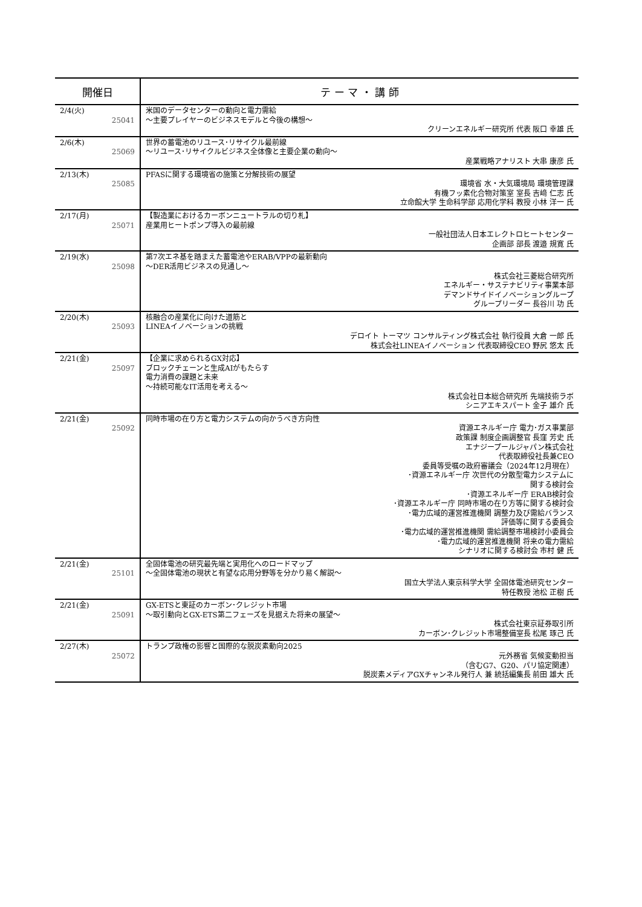| 開催日 | テ ー マ ・ 講 師 |
| --- | --- |
| 2/4(火) 25041 | 米国のデータセンターの動向と電力需給 ～主要プレイヤーのビジネスモデルと今後の構想～ クリーンエネルギー研究所 代表 阪口 幸雄 氏 |
| 2/6(木) 25069 | 世界の蓄電池のリユース･リサイクル最前線 ～リユース･リサイクルビジネス全体像と主要企業の動向～ 産業戦略アナリスト 大串 康彦 氏 |
| 2/13(木) 25085 | PFASに関する環境省の施策と分解技術の展望 環境省 水・大気環境局 環境管理課 有機フッ素化合物対策室 室長 吉﨑 仁志 氏 立命館大学 生命科学部 応用化学科 教授 小林 洋一 氏 |
| 2/17(月) 25071 | 【製造業におけるカーボンニュートラルの切り札】 産業用ヒートポンプ導入の最前線 一般社団法人日本エレクトロヒートセンター 企画部 部長 渡邉 規寛 氏 |
| 2/19(水) 25098 | 第7次エネ基を踏まえた蓄電池やERAB/VPPの最新動向 ～DER活用ビジネスの見通し～ 株式会社三菱総合研究所 エネルギー・サステナビリティ事業本部 デマンドサイドイノベーショングループ グループリーダー 長谷川 功 氏 |
| 2/20(木) 25093 | 核融合の産業化に向けた道筋と LINEAイノベーションの挑戦 デロイト トーマツ コンサルティング株式会社 執行役員 大倉 一郎 氏 株式会社LINEAイノベーション 代表取締役CEO 野尻 悠太 氏 |
| 2/21(金) 25097 | 【企業に求められるGX対応】 ブロックチェーンと生成AIがもたらす 電力消費の課題と未来 ～持続可能なIT活用を考える～ 株式会社日本総合研究所 先端技術ラボ シニアエキスパート 金子 雄介 氏 |
| 2/21(金) 25092 | 同時市場の在り方と電力システムの向かうべき方向性 資源エネルギー庁 電力･ガス事業部 政策課 制度企画調整官 長窪 芳史 氏 エナジープールジャパン株式会社 代表取締役社長兼CEO 委員等受嘱の政府審議会（2024年12月現在） ･資源エネルギー庁 次世代の分散型電力システムに 関する検討会 ･資源エネルギー庁 ERAB検討会 ･資源エネルギー庁 同時市場の在り方等に関する検討会 ･電力広域的運営推進機関 調整力及び需給バランス 評価等に関する委員会 ･電力広域的運営推進機関 需給調整市場検討小委員会 ･電力広域的運営推進機関 将来の電力需給 シナリオに関する検討会 市村 健 氏 |
| 2/21(金) 25101 | 全固体電池の研究最先端と実用化へのロードマップ ～全固体電池の現状と有望な応用分野等を分かり易く解説～ 国立大学法人東京科学大学 全固体電池研究センター 特任教授 池松 正樹 氏 |
| 2/21(金) 25091 | GX-ETSと東証のカーボン･クレジット市場 ～取引動向とGX-ETS第二フェーズを見据えた将来の展望～ 株式会社東京証券取引所 カーボン･クレジット市場整備室長 松尾 琢己 氏 |
| 2/27(木) 25072 | トランプ政権の影響と国際的な脱炭素動向2025 元外務省 気候変動担当 （含むG7、G20、パリ協定関連） 脱炭素メディアGXチャンネル発行人 兼 統括編集長 前田 雄大 氏 |